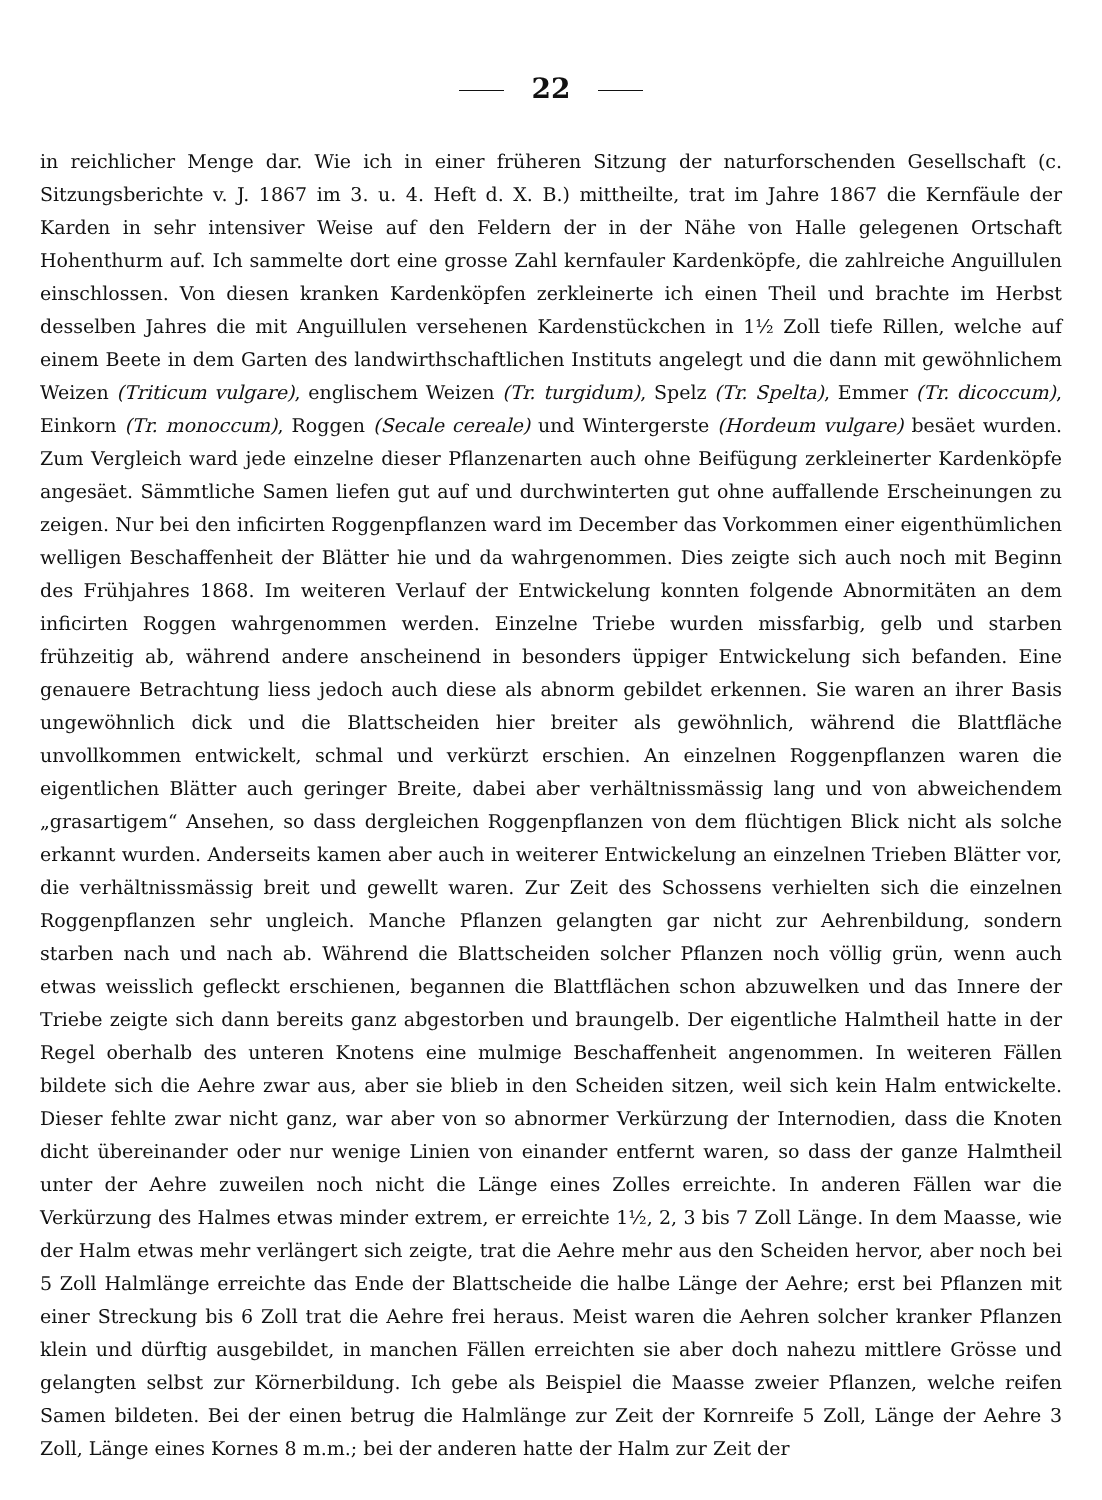22
in reichlicher Menge dar. Wie ich in einer früheren Sitzung der naturforschenden Gesellschaft (c. Sitzungsberichte v. J. 1867 im 3. u. 4. Heft d. X. B.) mittheilte, trat im Jahre 1867 die Kernfäule der Karden in sehr intensiver Weise auf den Feldern der in der Nähe von Halle gelegenen Ortschaft Hohenthurm auf. Ich sammelte dort eine grosse Zahl kernfauler Kardenköpfe, die zahlreiche Anguillulen einschlossen. Von diesen kranken Kardenköpfen zerkleinerte ich einen Theil und brachte im Herbst desselben Jahres die mit Anguillulen versehenen Kardenstückchen in 1½ Zoll tiefe Rillen, welche auf einem Beete in dem Garten des landwirthschaftlichen Instituts angelegt und die dann mit gewöhnlichem Weizen (Triticum vulgare), englischem Weizen (Tr. turgidum), Spelz (Tr. Spelta), Emmer (Tr. dicoccum), Einkorn (Tr. monoccum), Roggen (Secale cereale) und Wintergerste (Hordeum vulgare) besäet wurden. Zum Vergleich ward jede einzelne dieser Pflanzenarten auch ohne Beifügung zerkleinerter Kardenköpfe angesäet. Sämmtliche Samen liefen gut auf und durchwinterten gut ohne auffallende Erscheinungen zu zeigen. Nur bei den inficirten Roggenpflanzen ward im December das Vorkommen einer eigenthümlichen welligen Beschaffenheit der Blätter hie und da wahrgenommen. Dies zeigte sich auch noch mit Beginn des Frühjahres 1868. Im weiteren Verlauf der Entwickelung konnten folgende Abnormitäten an dem inficirten Roggen wahrgenommen werden. Einzelne Triebe wurden missfarbig, gelb und starben frühzeitig ab, während andere anscheinend in besonders üppiger Entwickelung sich befanden. Eine genauere Betrachtung liess jedoch auch diese als abnorm gebildet erkennen. Sie waren an ihrer Basis ungewöhnlich dick und die Blattscheiden hier breiter als gewöhnlich, während die Blattfläche unvollkommen entwickelt, schmal und verkürzt erschien. An einzelnen Roggenpflanzen waren die eigentlichen Blätter auch geringer Breite, dabei aber verhältnissmässig lang und von abweichendem „grasartigem“ Ansehen, so dass dergleichen Roggenpflanzen von dem flüchtigen Blick nicht als solche erkannt wurden. Anderseits kamen aber auch in weiterer Entwickelung an einzelnen Trieben Blätter vor, die verhältnissmässig breit und gewellt waren. Zur Zeit des Schossens verhielten sich die einzelnen Roggenpflanzen sehr ungleich. Manche Pflanzen gelangten gar nicht zur Aehrenbildung, sondern starben nach und nach ab. Während die Blattscheiden solcher Pflanzen noch völlig grün, wenn auch etwas weisslich gefleckt erschienen, begannen die Blattflächen schon abzuwelken und das Innere der Triebe zeigte sich dann bereits ganz abgestorben und braungelb. Der eigentliche Halmtheil hatte in der Regel oberhalb des unteren Knotens eine mulmige Beschaffenheit angenommen. In weiteren Fällen bildete sich die Aehre zwar aus, aber sie blieb in den Scheiden sitzen, weil sich kein Halm entwickelte. Dieser fehlte zwar nicht ganz, war aber von so abnormer Verkürzung der Internodien, dass die Knoten dicht übereinander oder nur wenige Linien von einander entfernt waren, so dass der ganze Halmtheil unter der Aehre zuweilen noch nicht die Länge eines Zolles erreichte. In anderen Fällen war die Verkürzung des Halmes etwas minder extrem, er erreichte 1½, 2, 3 bis 7 Zoll Länge. In dem Maasse, wie der Halm etwas mehr verlängert sich zeigte, trat die Aehre mehr aus den Scheiden hervor, aber noch bei 5 Zoll Halmlänge erreichte das Ende der Blattscheide die halbe Länge der Aehre; erst bei Pflanzen mit einer Streckung bis 6 Zoll trat die Aehre frei heraus. Meist waren die Aehren solcher kranker Pflanzen klein und dürftig ausgebildet, in manchen Fällen erreichten sie aber doch nahezu mittlere Grösse und gelangten selbst zur Körnerbildung. Ich gebe als Beispiel die Maasse zweier Pflanzen, welche reifen Samen bildeten. Bei der einen betrug die Halmlänge zur Zeit der Kornreife 5 Zoll, Länge der Aehre 3 Zoll, Länge eines Kornes 8 m.m.; bei der anderen hatte der Halm zur Zeit der